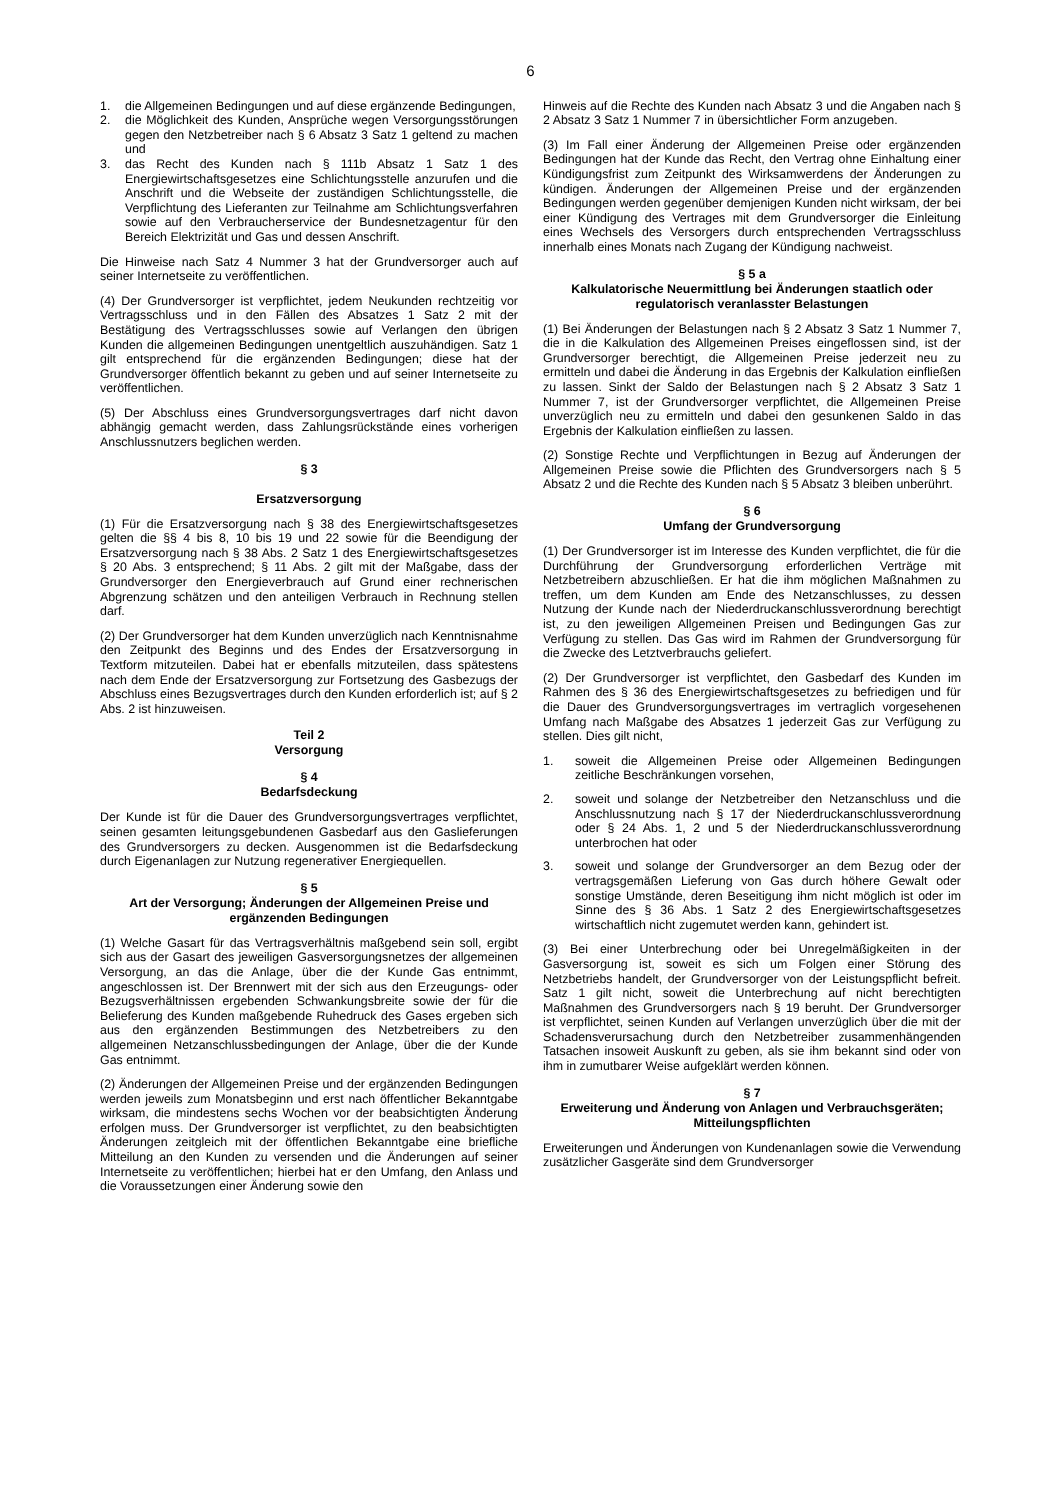6
1. die Allgemeinen Bedingungen und auf diese ergänzende Bedingungen,
2. die Möglichkeit des Kunden, Ansprüche wegen Versorgungsstörungen gegen den Netzbetreiber nach § 6 Absatz 3 Satz 1 geltend zu machen und
3. das Recht des Kunden nach § 111b Absatz 1 Satz 1 des Energiewirtschaftsgesetzes eine Schlichtungsstelle anzurufen und die Anschrift und die Webseite der zuständigen Schlichtungsstelle, die Verpflichtung des Lieferanten zur Teilnahme am Schlichtungsverfahren sowie auf den Verbraucherservice der Bundesnetzagentur für den Bereich Elektrizität und Gas und dessen Anschrift.
Die Hinweise nach Satz 4 Nummer 3 hat der Grundversorger auch auf seiner Internetseite zu veröffentlichen.
(4) Der Grundversorger ist verpflichtet, jedem Neukunden rechtzeitig vor Vertragsschluss und in den Fällen des Absatzes 1 Satz 2 mit der Bestätigung des Vertragsschlusses sowie auf Verlangen den übrigen Kunden die allgemeinen Bedingungen unentgeltlich auszuhändigen. Satz 1 gilt entsprechend für die ergänzenden Bedingungen; diese hat der Grundversorger öffentlich bekannt zu geben und auf seiner Internetseite zu veröffentlichen.
(5) Der Abschluss eines Grundversorgungsvertrages darf nicht davon abhängig gemacht werden, dass Zahlungsrückstände eines vorherigen Anschlussnutzers beglichen werden.
§ 3
Ersatzversorgung
(1) Für die Ersatzversorgung nach § 38 des Energiewirtschaftsgesetzes gelten die §§ 4 bis 8, 10 bis 19 und 22 sowie für die Beendigung der Ersatzversorgung nach § 38 Abs. 2 Satz 1 des Energiewirtschaftsgesetzes § 20 Abs. 3 entsprechend; § 11 Abs. 2 gilt mit der Maßgabe, dass der Grundversorger den Energieverbrauch auf Grund einer rechnerischen Abgrenzung schätzen und den anteiligen Verbrauch in Rechnung stellen darf.
(2) Der Grundversorger hat dem Kunden unverzüglich nach Kenntnisnahme den Zeitpunkt des Beginns und des Endes der Ersatzversorgung in Textform mitzuteilen. Dabei hat er ebenfalls mitzuteilen, dass spätestens nach dem Ende der Ersatzversorgung zur Fortsetzung des Gasbezugs der Abschluss eines Bezugsvertrages durch den Kunden erforderlich ist; auf § 2 Abs. 2 ist hinzuweisen.
Teil 2
Versorgung
§ 4
Bedarfsdeckung
Der Kunde ist für die Dauer des Grundversorgungsvertrages verpflichtet, seinen gesamten leitungsgebundenen Gasbedarf aus den Gaslieferungen des Grundversorgers zu decken. Ausgenommen ist die Bedarfsdeckung durch Eigenanlagen zur Nutzung regenerativer Energiequellen.
§ 5
Art der Versorgung; Änderungen der Allgemeinen Preise und ergänzenden Bedingungen
(1) Welche Gasart für das Vertragsverhältnis maßgebend sein soll, ergibt sich aus der Gasart des jeweiligen Gasversorgungsnetzes der allgemeinen Versorgung, an das die Anlage, über die der Kunde Gas entnimmt, angeschlossen ist. Der Brennwert mit der sich aus den Erzeugungs- oder Bezugsverhältnissen ergebenden Schwankungsbreite sowie der für die Belieferung des Kunden maßgebende Ruhedruck des Gases ergeben sich aus den ergänzenden Bestimmungen des Netzbetreibers zu den allgemeinen Netzanschlussbedingungen der Anlage, über die der Kunde Gas entnimmt.
(2) Änderungen der Allgemeinen Preise und der ergänzenden Bedingungen werden jeweils zum Monatsbeginn und erst nach öffentlicher Bekanntgabe wirksam, die mindestens sechs Wochen vor der beabsichtigten Änderung erfolgen muss. Der Grundversorger ist verpflichtet, zu den beabsichtigten Änderungen zeitgleich mit der öffentlichen Bekanntgabe eine briefliche Mitteilung an den Kunden zu versenden und die Änderungen auf seiner Internetseite zu veröffentlichen; hierbei hat er den Umfang, den Anlass und die Voraussetzungen einer Änderung sowie den
Hinweis auf die Rechte des Kunden nach Absatz 3 und die Angaben nach § 2 Absatz 3 Satz 1 Nummer 7 in übersichtlicher Form anzugeben.
(3) Im Fall einer Änderung der Allgemeinen Preise oder ergänzenden Bedingungen hat der Kunde das Recht, den Vertrag ohne Einhaltung einer Kündigungsfrist zum Zeitpunkt des Wirksamwerdens der Änderungen zu kündigen. Änderungen der Allgemeinen Preise und der ergänzenden Bedingungen werden gegenüber demjenigen Kunden nicht wirksam, der bei einer Kündigung des Vertrages mit dem Grundversorger die Einleitung eines Wechsels des Versorgers durch entsprechenden Vertragsschluss innerhalb eines Monats nach Zugang der Kündigung nachweist.
§ 5 a
Kalkulatorische Neuermittlung bei Änderungen staatlich oder regulatorisch veranlasster Belastungen
(1) Bei Änderungen der Belastungen nach § 2 Absatz 3 Satz 1 Nummer 7, die in die Kalkulation des Allgemeinen Preises eingeflossen sind, ist der Grundversorger berechtigt, die Allgemeinen Preise jederzeit neu zu ermitteln und dabei die Änderung in das Ergebnis der Kalkulation einfließen zu lassen. Sinkt der Saldo der Belastungen nach § 2 Absatz 3 Satz 1 Nummer 7, ist der Grundversorger verpflichtet, die Allgemeinen Preise unverzüglich neu zu ermitteln und dabei den gesunkenen Saldo in das Ergebnis der Kalkulation einfließen zu lassen.
(2) Sonstige Rechte und Verpflichtungen in Bezug auf Änderungen der Allgemeinen Preise sowie die Pflichten des Grundversorgers nach § 5 Absatz 2 und die Rechte des Kunden nach § 5 Absatz 3 bleiben unberührt.
§ 6
Umfang der Grundversorgung
(1) Der Grundversorger ist im Interesse des Kunden verpflichtet, die für die Durchführung der Grundversorgung erforderlichen Verträge mit Netzbetreibern abzuschließen. Er hat die ihm möglichen Maßnahmen zu treffen, um dem Kunden am Ende des Netzanschlusses, zu dessen Nutzung der Kunde nach der Niederdruckanschlussverordnung berechtigt ist, zu den jeweiligen Allgemeinen Preisen und Bedingungen Gas zur Verfügung zu stellen. Das Gas wird im Rahmen der Grundversorgung für die Zwecke des Letztverbrauchs geliefert.
(2) Der Grundversorger ist verpflichtet, den Gasbedarf des Kunden im Rahmen des § 36 des Energiewirtschaftsgesetzes zu befriedigen und für die Dauer des Grundversorgungsvertrages im vertraglich vorgesehenen Umfang nach Maßgabe des Absatzes 1 jederzeit Gas zur Verfügung zu stellen. Dies gilt nicht,
1. soweit die Allgemeinen Preise oder Allgemeinen Bedingungen zeitliche Beschränkungen vorsehen,
2. soweit und solange der Netzbetreiber den Netzanschluss und die Anschlussnutzung nach § 17 der Niederdruckanschlussverordnung oder § 24 Abs. 1, 2 und 5 der Niederdruckanschlussverordnung unterbrochen hat oder
3. soweit und solange der Grundversorger an dem Bezug oder der vertragsgemäßen Lieferung von Gas durch höhere Gewalt oder sonstige Umstände, deren Beseitigung ihm nicht möglich ist oder im Sinne des § 36 Abs. 1 Satz 2 des Energiewirtschaftsgesetzes wirtschaftlich nicht zugemutet werden kann, gehindert ist.
(3) Bei einer Unterbrechung oder bei Unregelmäßigkeiten in der Gasversorgung ist, soweit es sich um Folgen einer Störung des Netzbetriebs handelt, der Grundversorger von der Leistungspflicht befreit. Satz 1 gilt nicht, soweit die Unterbrechung auf nicht berechtigten Maßnahmen des Grundversorgers nach § 19 beruht. Der Grundversorger ist verpflichtet, seinen Kunden auf Verlangen unverzüglich über die mit der Schadensverursachung durch den Netzbetreiber zusammenhängenden Tatsachen insoweit Auskunft zu geben, als sie ihm bekannt sind oder von ihm in zumutbarer Weise aufgeklärt werden können.
§ 7
Erweiterung und Änderung von Anlagen und Verbrauchsgeräten; Mitteilungspflichten
Erweiterungen und Änderungen von Kundenanlagen sowie die Verwendung zusätzlicher Gasgeräte sind dem Grundversorger